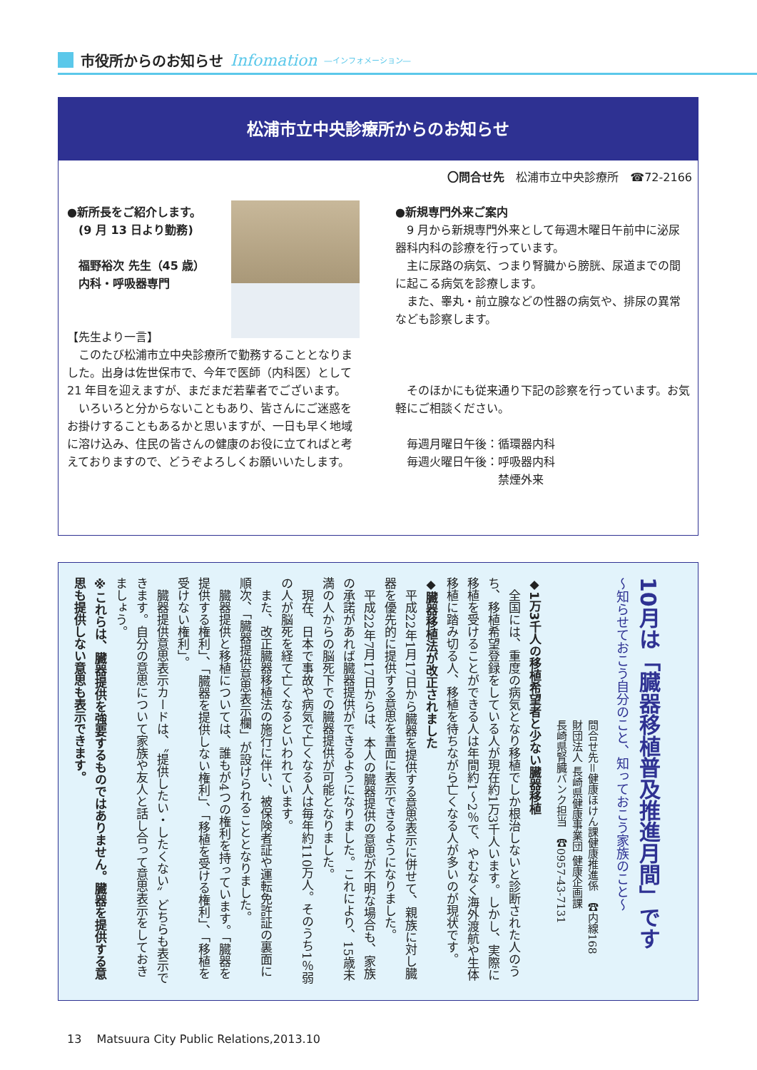市役所からのお知らせ Infomation ―インフォメーション―
松浦市立中央診療所からのお知らせ
〇問合せ先　松浦市立中央診療所　☎72-2166
●新所長をご紹介します。
　(9 月 13 日より勤務)
　福野裕次 先生（45 歳）
　内科・呼吸器専門
【先生より一言】
　このたび松浦市立中央診療所で勤務することとなりました。出身は佐世保市で、今年で医師（内科医）として 21 年目を迎えますが、まだまだ若輩者でございます。
　いろいろと分からないこともあり、皆さんにご迷惑をお掛けすることもあるかと思いますが、一日も早く地域に溶け込み、住民の皆さんの健康のお役に立てればと考えておりますので、どうぞよろしくお願いいたします。
●新規専門外来ご案内
　9 月から新規専門外来として毎週木曜日午前中に泌尿器科内科の診療を行っています。
　主に尿路の病気、つまり腎臓から膀胱、尿道までの間に起こる病気を診療します。
　また、睾丸・前立腺などの性器の病気や、排尿の異常なども診察します。
　そのほかにも従来通り下記の診察を行っています。お気軽にご相談ください。
　毎週月曜日午後：循環器内科
　毎週火曜日午後：呼吸器内科
　　　　　　　　　禁煙外来
10月は「臓器移植普及推進月間」です
～知らせておこう自分のこと、知っておこう家族のこと～
問合せ先＝健康ほけん課健康推進係　☎内線168
財団法人 長崎県健康事業団 健康企画課
長崎県腎臓バンク担当　☎0957-43-7131
◆1万3千人の移植希望者と少ない臓器移植
　全国には、重度の病気となり移植でしか根治しないと診断された人のうち、移植希望登録をしている人が現在約1万3千人います。しかし、実際に移植を受けることができる人は年間約1～2％で、やむなく海外渡航や生体移植に踏み切る人、移植を待ちながら亡くなる人が多いのが現状です。
◆臓器移植法が改正されました
　平成22年1月17日から臓器を提供する意思表示に併せて、親族に対し臓器を優先的に提供する意思を書面に表示できるようになりました。
　平成22年7月17日からは、本人の臓器提供の意思が不明な場合も、家族の承諾があれば臓器提供ができるようになりました。これにより、15歳未満の人からの脳死下での臓器提供が可能となりました。
　現在、日本で事故や病気で亡くなる人は毎年約110万人。そのうち1％弱の人が脳死を経て亡くなるといわれています。
　また、改正臓器移植法の施行に伴い、被保険者証や運転免許証の裏面に順次、「臓器提供意思表示欄」が設けられることとなりました。
　臓器提供と移植については、誰もが4つの権利を持っています。「臓器を提供する権利」、「臓器を提供しない権利」、「移植を受ける権利」、「移植を受けない権利」。
　臓器提供意思表示カードは、〝提供したい・したくない〟どちらも表示できます。自分の意思について家族や友人と話し合って意思表示をしておきましょう。
※これらは、臓器提供を強要するものではありません。臓器を提供する意思も提供しない意思も表示できます。
13　 Matsuura City Public Relations,2013.10